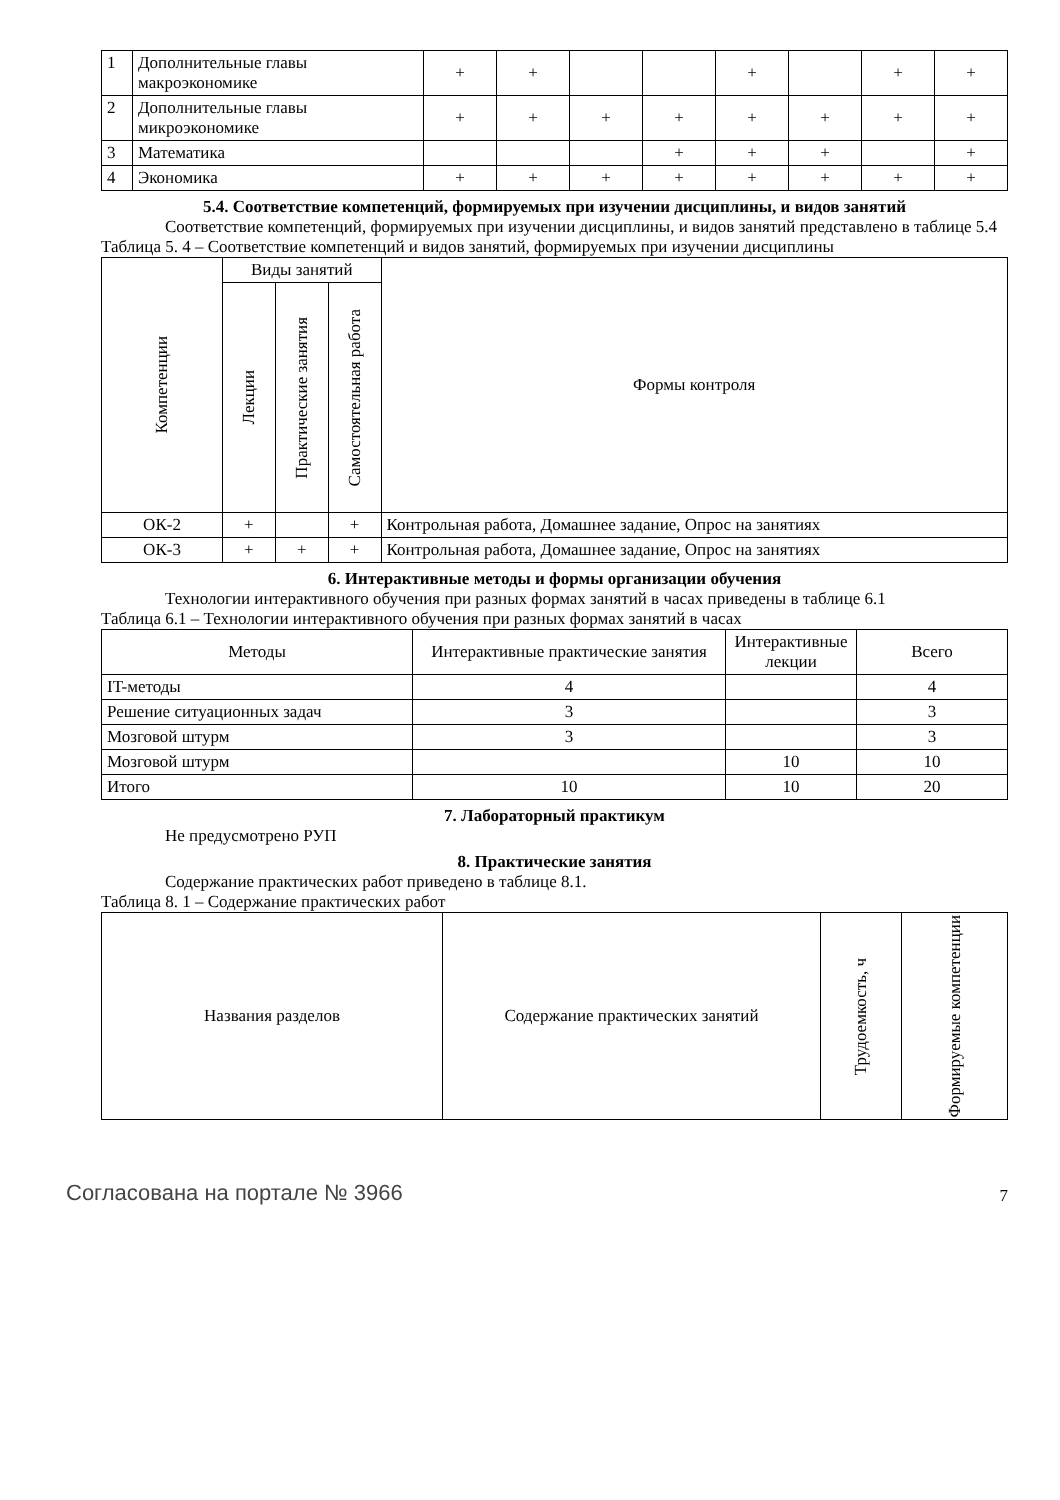| 1 | Дополнительные главы макроэкономике | + | + | | | + | | + | + |
| 2 | Дополнительные главы микроэкономике | + | + | + | + | + | + | + | + |
| 3 | Математика | | | | + | + | + | | + |
| 4 | Экономика | + | + | + | + | + | + | + | + |
5.4. Соответствие компетенций, формируемых при изучении дисциплины, и видов занятий
Соответствие компетенций, формируемых при изучении дисциплины, и видов занятий представлено в таблице 5.4
Таблица 5. 4 – Соответствие компетенций и видов занятий, формируемых при изучении дисциплины
| Компетенции | Виды занятий | | | Формы контроля |
| --- | --- | --- | --- | --- |
| | Лекции | Практические занятия | Самостоятельная работа | |
| ОК-2 | + | | + | Контрольная работа, Домашнее задание, Опрос на занятиях |
| ОК-3 | + | + | + | Контрольная работа, Домашнее задание, Опрос на занятиях |
6. Интерактивные методы и формы организации обучения
Технологии интерактивного обучения при разных формах занятий в часах приведены в таблице 6.1
Таблица 6.1 – Технологии интерактивного обучения при разных формах занятий в часах
| Методы | Интерактивные практические занятия | Интерактивные лекции | Всего |
| --- | --- | --- | --- |
| IT-методы | 4 | | 4 |
| Решение ситуационных задач | 3 | | 3 |
| Мозговой штурм | 3 | | 3 |
| Мозговой штурм | | 10 | 10 |
| Итого | 10 | 10 | 20 |
7. Лабораторный практикум
Не предусмотрено РУП
8. Практические занятия
Содержание практических работ приведено в таблице 8.1.
Таблица 8. 1 – Содержание практических работ
| Названия разделов | Содержание практических занятий | Трудоемкость, ч | Формируемые компетенции |
| --- | --- | --- | --- |
Согласована на портале № 3966
7